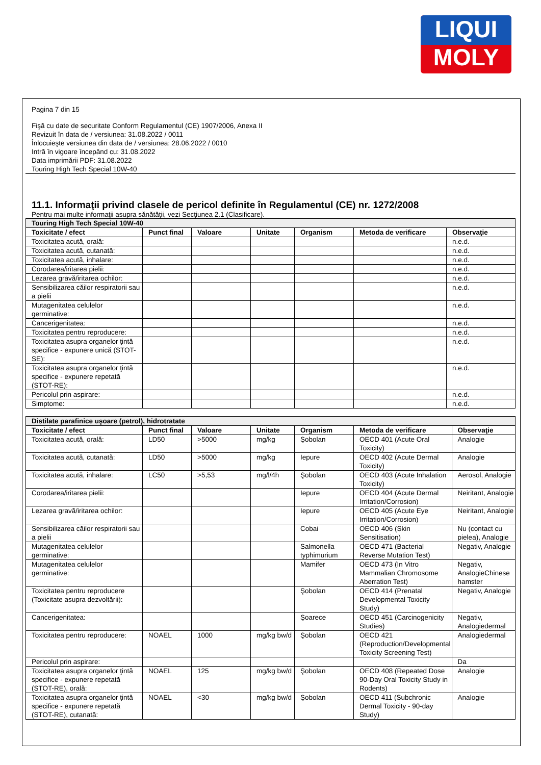LIQUI
MOLY
Pagina 7 din 15
Fişă cu date de securitate Conform Regulamentul (CE) 1907/2006, Anexa II
Revizuit în data de / versiunea: 31.08.2022 / 0011
Înlocuieşte versiunea din data de / versiunea: 28.06.2022 / 0010
Intră în vigoare începând cu: 31.08.2022
Data imprimării PDF: 31.08.2022
Touring High Tech Special 10W-40
11.1. Informaţii privind clasele de pericol definite în Regulamentul (CE) nr. 1272/2008
Pentru mai multe informaţii asupra sănătăţii, vezi Secţiunea 2.1 (Clasificare).
| Touring High Tech Special 10W-40 | | | | | | |
| Toxicitate / efect | Punct final | Valoare | Unitate | Organism | Metoda de verificare | Observaţie |
| Toxicitatea acută, orală: | | | | | | n.e.d. |
| Toxicitatea acută, cutanată: | | | | | | n.e.d. |
| Toxicitatea acută, inhalare: | | | | | | n.e.d. |
| Corodarea/iritarea pielii: | | | | | | n.e.d. |
| Lezarea gravă/iritarea ochilor: | | | | | | n.e.d. |
| Sensibilizarea căilor respiratorii sau a pielii | | | | | | n.e.d. |
| Mutagenitatea celulelor germinative: | | | | | | n.e.d. |
| Cancerigenitatea: | | | | | | n.e.d. |
| Toxicitatea pentru reproducere: | | | | | | n.e.d. |
| Toxicitatea asupra organelor ţintă specifice - expunere unică (STOT-SE): | | | | | | n.e.d. |
| Toxicitatea asupra organelor ţintă specifice - expunere repetată (STOT-RE): | | | | | | n.e.d. |
| Pericolul prin aspirare: | | | | | | n.e.d. |
| Simptome: | | | | | | n.e.d. |
| Distilate parafinice uşoare (petrol), hidrotratate | | | | | | |
| Toxicitate / efect | Punct final | Valoare | Unitate | Organism | Metoda de verificare | Observaţie |
| Toxicitatea acută, orală: | LD50 | >5000 | mg/kg | Şobolan | OECD 401 (Acute Oral Toxicity) | Analogie |
| Toxicitatea acută, cutanată: | LD50 | >5000 | mg/kg | Iepure | OECD 402 (Acute Dermal Toxicity) | Analogie |
| Toxicitatea acută, inhalare: | LC50 | >5,53 | mg/l/4h | Şobolan | OECD 403 (Acute Inhalation Toxicity) | Aerosol, Analogie |
| Corodarea/iritarea pielii: | | | | Iepure | OECD 404 (Acute Dermal Irritation/Corrosion) | Neiritant, Analogie |
| Lezarea gravă/iritarea ochilor: | | | | Iepure | OECD 405 (Acute Eye Irritation/Corrosion) | Neiritant, Analogie |
| Sensibilizarea căilor respiratorii sau a pielii | | | | Cobai | OECD 406 (Skin Sensitisation) | Nu (contact cu pielea), Analogie |
| Mutagenitatea celulelor germinative: | | | | Salmonella typhimurium | OECD 471 (Bacterial Reverse Mutation Test) | Negativ, Analogie |
| Mutagenitatea celulelor germinative: | | | | Mamifer | OECD 473 (In Vitro Mammalian Chromosome Aberration Test) | Negativ, AnalogieChinese hamster |
| Toxicitatea pentru reproducere (Toxicitate asupra dezvoltării): | | | | Şobolan | OECD 414 (Prenatal Developmental Toxicity Study) | Negativ, Analogie |
| Cancerigenitatea: | | | | Şoarece | OECD 451 (Carcinogenicity Studies) | Negativ, Analogiedermal |
| Toxicitatea pentru reproducere: | NOAEL | 1000 | mg/kg bw/d | Şobolan | OECD 421 (Reproduction/Developmental Toxicity Screening Test) | Analogiedermal |
| Pericolul prin aspirare: | | | | | | Da |
| Toxicitatea asupra organelor ţintă specifice - expunere repetată (STOT-RE), orală: | NOAEL | 125 | mg/kg bw/d | Şobolan | OECD 408 (Repeated Dose 90-Day Oral Toxicity Study in Rodents) | Analogie |
| Toxicitatea asupra organelor ţintă specifice - expunere repetată (STOT-RE), cutanată: | NOAEL | <30 | mg/kg bw/d | Şobolan | OECD 411 (Subchronic Dermal Toxicity - 90-day Study) | Analogie |